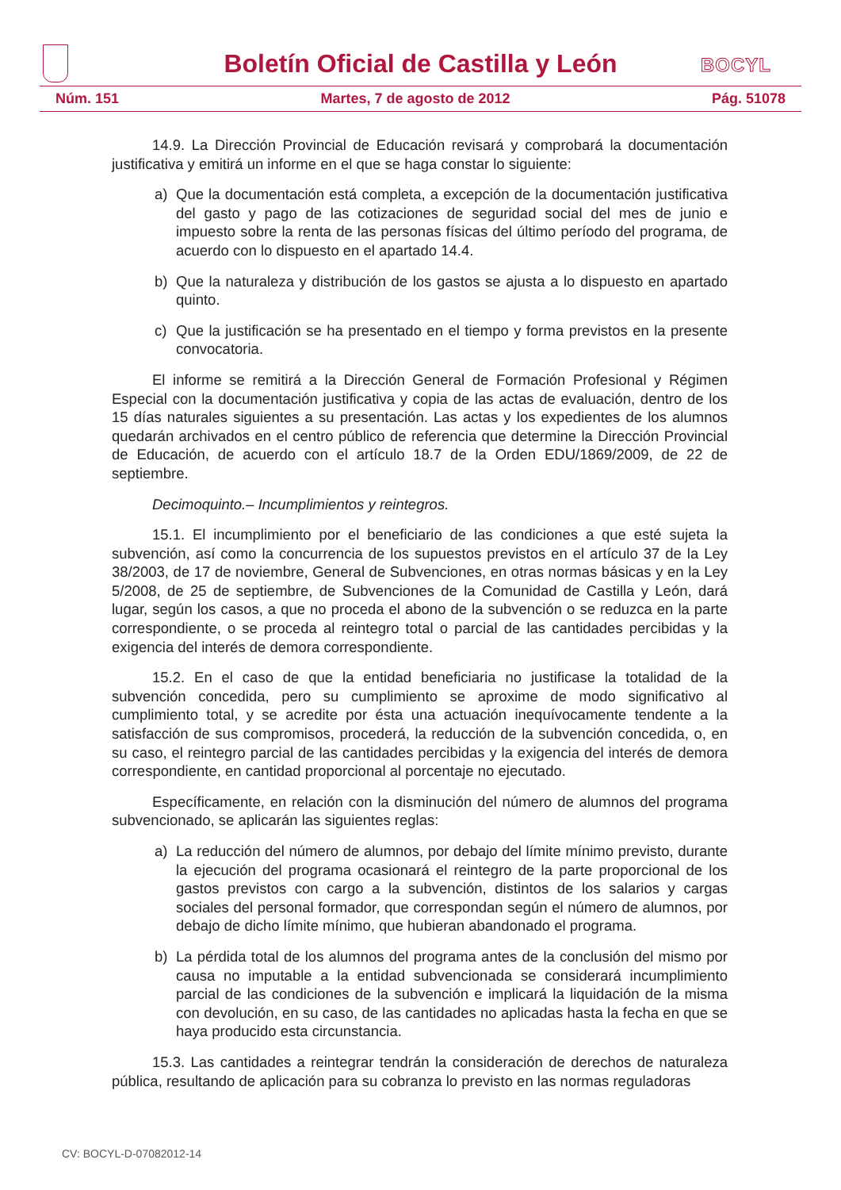Boletín Oficial de Castilla y León
BOCYL
Núm. 151 Martes, 7 de agosto de 2012 Pág. 51078
14.9. La Dirección Provincial de Educación revisará y comprobará la documentación justificativa y emitirá un informe en el que se haga constar lo siguiente:
a) Que la documentación está completa, a excepción de la documentación justificativa del gasto y pago de las cotizaciones de seguridad social del mes de junio e impuesto sobre la renta de las personas físicas del último período del programa, de acuerdo con lo dispuesto en el apartado 14.4.
b) Que la naturaleza y distribución de los gastos se ajusta a lo dispuesto en apartado quinto.
c) Que la justificación se ha presentado en el tiempo y forma previstos en la presente convocatoria.
El informe se remitirá a la Dirección General de Formación Profesional y Régimen Especial con la documentación justificativa y copia de las actas de evaluación, dentro de los 15 días naturales siguientes a su presentación. Las actas y los expedientes de los alumnos quedarán archivados en el centro público de referencia que determine la Dirección Provincial de Educación, de acuerdo con el artículo 18.7 de la Orden EDU/1869/2009, de 22 de septiembre.
Decimoquinto.– Incumplimientos y reintegros.
15.1. El incumplimiento por el beneficiario de las condiciones a que esté sujeta la subvención, así como la concurrencia de los supuestos previstos en el artículo 37 de la Ley 38/2003, de 17 de noviembre, General de Subvenciones, en otras normas básicas y en la Ley 5/2008, de 25 de septiembre, de Subvenciones de la Comunidad de Castilla y León, dará lugar, según los casos, a que no proceda el abono de la subvención o se reduzca en la parte correspondiente, o se proceda al reintegro total o parcial de las cantidades percibidas y la exigencia del interés de demora correspondiente.
15.2. En el caso de que la entidad beneficiaria no justificase la totalidad de la subvención concedida, pero su cumplimiento se aproxime de modo significativo al cumplimiento total, y se acredite por ésta una actuación inequívocamente tendente a la satisfacción de sus compromisos, procederá, la reducción de la subvención concedida, o, en su caso, el reintegro parcial de las cantidades percibidas y la exigencia del interés de demora correspondiente, en cantidad proporcional al porcentaje no ejecutado.
Específicamente, en relación con la disminución del número de alumnos del programa subvencionado, se aplicarán las siguientes reglas:
a) La reducción del número de alumnos, por debajo del límite mínimo previsto, durante la ejecución del programa ocasionará el reintegro de la parte proporcional de los gastos previstos con cargo a la subvención, distintos de los salarios y cargas sociales del personal formador, que correspondan según el número de alumnos, por debajo de dicho límite mínimo, que hubieran abandonado el programa.
b) La pérdida total de los alumnos del programa antes de la conclusión del mismo por causa no imputable a la entidad subvencionada se considerará incumplimiento parcial de las condiciones de la subvención e implicará la liquidación de la misma con devolución, en su caso, de las cantidades no aplicadas hasta la fecha en que se haya producido esta circunstancia.
15.3. Las cantidades a reintegrar tendrán la consideración de derechos de naturaleza pública, resultando de aplicación para su cobranza lo previsto en las normas reguladoras
CV: BOCYL-D-07082012-14